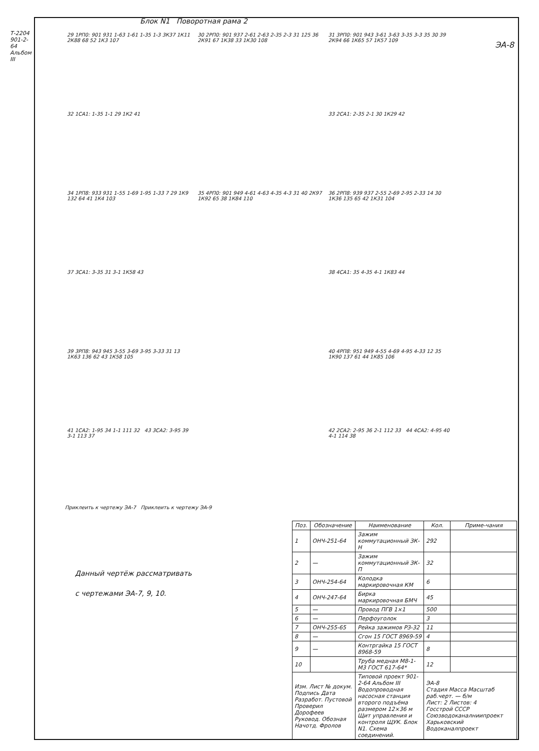Т-2204
901-2-64 Альбом III
Блок N1 Поворотная рама 2
ЭА-8
29 1РП0: 901 931 1-63 1-61 1-35 1-3 3К37 1К11 2К88 68 52 1К3 107
30 2РП0: 901 937 2-61 2-63 2-35 2-3 31 125 36 2К91 67 1К38 33 1К30 108
31 3РП0: 901 943 3-61 3-63 3-35 3-3 35 30 39 2К94 66 1К65 57 1К57 109
32 1СА1: 1-35 1-1 29 1К2 41 33 2СА1: 2-35 2-1 30 1К29 42
34 1РП8: 933 931 1-55 1-69 1-95 1-33 7 29 1К9 132 64 41 1К4 103
35 4РП0: 901 949 4-61 4-63 4-35 4-3 31 40 2К97 1К92 65 38 1К84 110
36 2РП8: 939 937 2-55 2-69 2-95 2-33 14 30 1К36 135 65 42 1К31 104
37 3СА1: 3-35 31 3-1 1К58 43 38 4СА1: 35 4-35 4-1 1К83 44
39 3РП8: 943 945 3-55 3-69 3-95 3-33 31 13 1К63 136 62 43 1К58 105
40 4РП8: 951 949 4-55 4-69 4-95 4-33 12 35 1К90 137 61 44 1К85 106
41 1СА2: 1-95 34 1-1 111 32 43 3СА2: 3-95 39 3-1 113 37
42 2СА2: 2-95 36 2-1 112 33 44 4СА2: 4-95 40 4-1 114 38
Приклеить к чертежу ЭА-7 Приклеить к чертежу ЭА-9
Данный чертёж рассматривать
с чертежами ЭА-7, 9, 10.
| Поз. | Обозначение | Наименование | Кол. | Приме-чания |
| --- | --- | --- | --- | --- |
| 1 | ОНЧ-251-64 | Зажим коммутационный ЗК-Н | 292 | |
| 2 | — | Зажим коммутационный ЗК-П | 32 | |
| 3 | ОНЧ-254-64 | Колодка маркировочная КМ | 6 | |
| 4 | ОНЧ-247-64 | Бирка маркировочная БМЧ | 45 | |
| 5 | — | Провод ПГВ 1×1 | 500 | |
| 6 | — | Перфоугол​ок | 3 | |
| 7 | ОНЧ-255-65 | Рейка зажимов РЗ-32 | 11 | |
| 8 | — | Сгон 15 ГОСТ 8969-59 | 4 | |
| 9 | — | Контргайка 15 ГОСТ 8968-59 | 8 | |
| 10 | | Труба медная М8-1-М3 ГОСТ 617-64* | 12 | |
| Изм. Лист № докум. Подпись Дата Разработ. Пустовой Проверил Дорофеев Руковод. Обозная Начотд. Фролов | | Типовой проект 901-2-64 Альбом III Водопроводная насосная станция второго подъёма размером 12×36 м Щит управления и контроля ЩУК. Блок N1. Схема соединений. | ЭА-8 Стадия Масса Масштаб раб.черт. — б/м Лист: 2 Листов: 4 Госстрой СССР Союзводоканалниипроект Харьковский Водоканалпроект | |